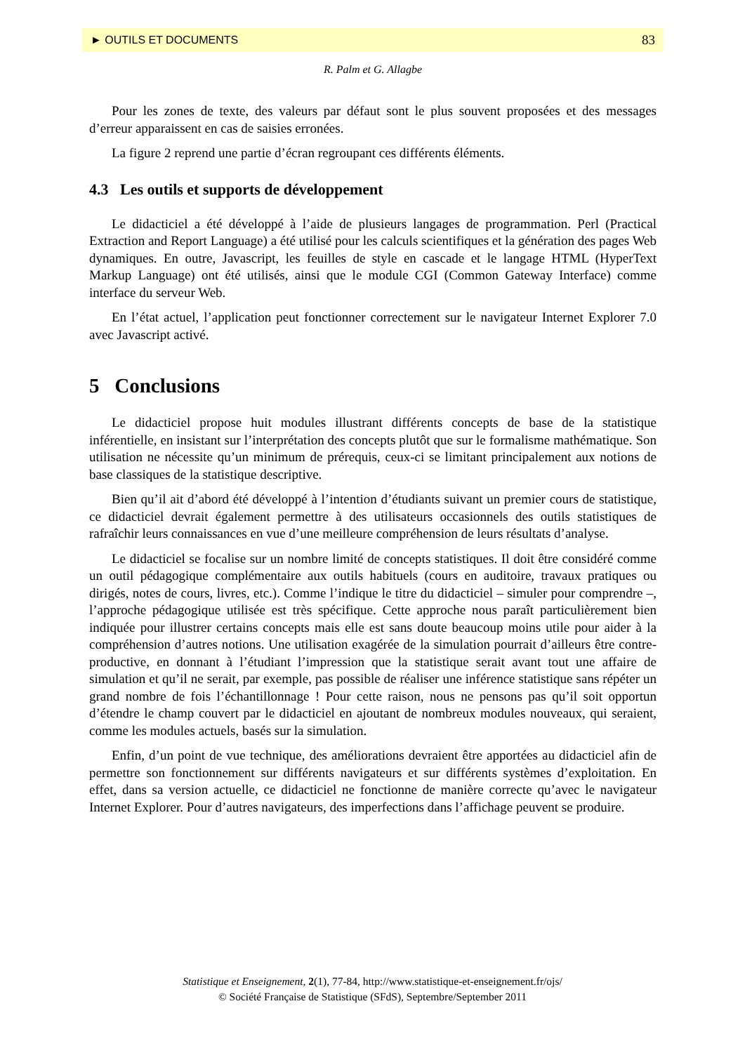► OUTILS ET DOCUMENTS 83
R. Palm et G. Allagbe
Pour les zones de texte, des valeurs par défaut sont le plus souvent proposées et des messages d’erreur apparaissent en cas de saisies erronées.
La figure 2 reprend une partie d’écran regroupant ces différents éléments.
4.3 Les outils et supports de développement
Le didacticiel a été développé à l’aide de plusieurs langages de programmation. Perl (Practical Extraction and Report Language) a été utilisé pour les calculs scientifiques et la génération des pages Web dynamiques. En outre, Javascript, les feuilles de style en cascade et le langage HTML (HyperText Markup Language) ont été utilisés, ainsi que le module CGI (Common Gateway Interface) comme interface du serveur Web.
En l’état actuel, l’application peut fonctionner correctement sur le navigateur Internet Explorer 7.0 avec Javascript activé.
5 Conclusions
Le didacticiel propose huit modules illustrant différents concepts de base de la statistique inférentielle, en insistant sur l’interprétation des concepts plutôt que sur le formalisme mathématique. Son utilisation ne nécessite qu’un minimum de prérequis, ceux-ci se limitant principalement aux notions de base classiques de la statistique descriptive.
Bien qu’il ait d’abord été développé à l’intention d’étudiants suivant un premier cours de statistique, ce didacticiel devrait également permettre à des utilisateurs occasionnels des outils statistiques de rafraîchir leurs connaissances en vue d’une meilleure compréhension de leurs résultats d’analyse.
Le didacticiel se focalise sur un nombre limité de concepts statistiques. Il doit être considéré comme un outil pédagogique complémentaire aux outils habituels (cours en auditoire, travaux pratiques ou dirigés, notes de cours, livres, etc.). Comme l’indique le titre du didacticiel – simuler pour comprendre –, l’approche pédagogique utilisée est très spécifique. Cette approche nous paraît particulièrement bien indiquée pour illustrer certains concepts mais elle est sans doute beaucoup moins utile pour aider à la compréhension d’autres notions. Une utilisation exagérée de la simulation pourrait d’ailleurs être contre-productive, en donnant à l’étudiant l’impression que la statistique serait avant tout une affaire de simulation et qu’il ne serait, par exemple, pas possible de réaliser une inférence statistique sans répéter un grand nombre de fois l’échantillonnage ! Pour cette raison, nous ne pensons pas qu’il soit opportun d’étendre le champ couvert par le didacticiel en ajoutant de nombreux modules nouveaux, qui seraient, comme les modules actuels, basés sur la simulation.
Enfin, d’un point de vue technique, des améliorations devraient être apportées au didacticiel afin de permettre son fonctionnement sur différents navigateurs et sur différents systèmes d’exploitation. En effet, dans sa version actuelle, ce didacticiel ne fonctionne de manière correcte qu’avec le navigateur Internet Explorer. Pour d’autres navigateurs, des imperfections dans l’affichage peuvent se produire.
Statistique et Enseignement, 2(1), 77-84, http://www.statistique-et-enseignement.fr/ojs/
© Société Française de Statistique (SFdS), Septembre/September 2011